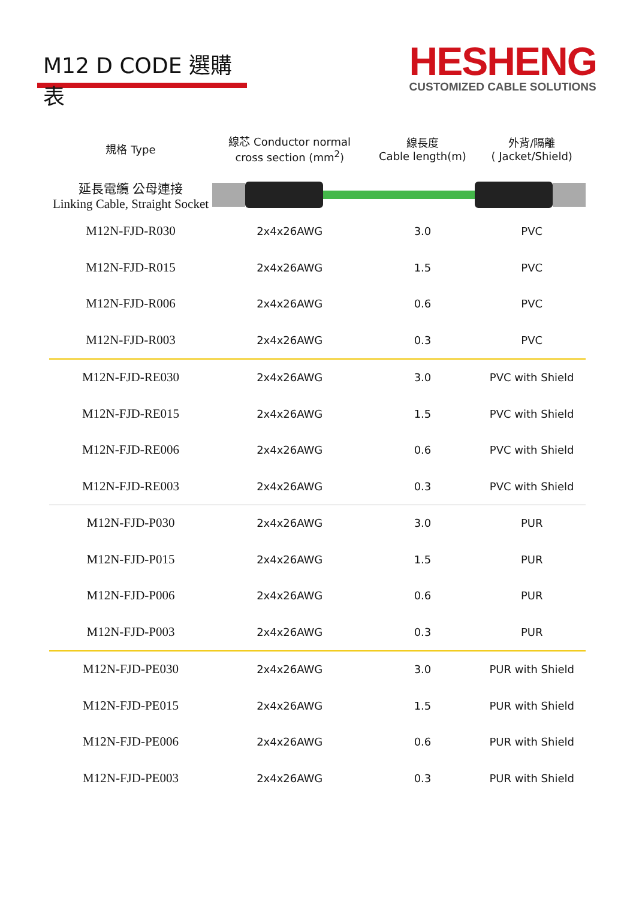M12 D CODE 選購表
HESHENG
CUSTOMIZED CABLE SOLUTIONS
| 規格 Type | 線芯 Conductor normal cross section (mm<sup>2</sup>) | 線長度 Cable length(m) | 外背/隔離 ( Jacket/Shield) |
| --- | --- | --- | --- |
| 延長電纜 公母連接 Linking Cable, Straight Socket | | | |
| M12N-FJD-R030 | 2x4x26AWG | 3.0 | PVC |
| M12N-FJD-R015 | 2x4x26AWG | 1.5 | PVC |
| M12N-FJD-R006 | 2x4x26AWG | 0.6 | PVC |
| M12N-FJD-R003 | 2x4x26AWG | 0.3 | PVC |
| M12N-FJD-RE030 | 2x4x26AWG | 3.0 | PVC with Shield |
| M12N-FJD-RE015 | 2x4x26AWG | 1.5 | PVC with Shield |
| M12N-FJD-RE006 | 2x4x26AWG | 0.6 | PVC with Shield |
| M12N-FJD-RE003 | 2x4x26AWG | 0.3 | PVC with Shield |
| M12N-FJD-P030 | 2x4x26AWG | 3.0 | PUR |
| M12N-FJD-P015 | 2x4x26AWG | 1.5 | PUR |
| M12N-FJD-P006 | 2x4x26AWG | 0.6 | PUR |
| M12N-FJD-P003 | 2x4x26AWG | 0.3 | PUR |
| M12N-FJD-PE030 | 2x4x26AWG | 3.0 | PUR with Shield |
| M12N-FJD-PE015 | 2x4x26AWG | 1.5 | PUR with Shield |
| M12N-FJD-PE006 | 2x4x26AWG | 0.6 | PUR with Shield |
| M12N-FJD-PE003 | 2x4x26AWG | 0.3 | PUR with Shield |